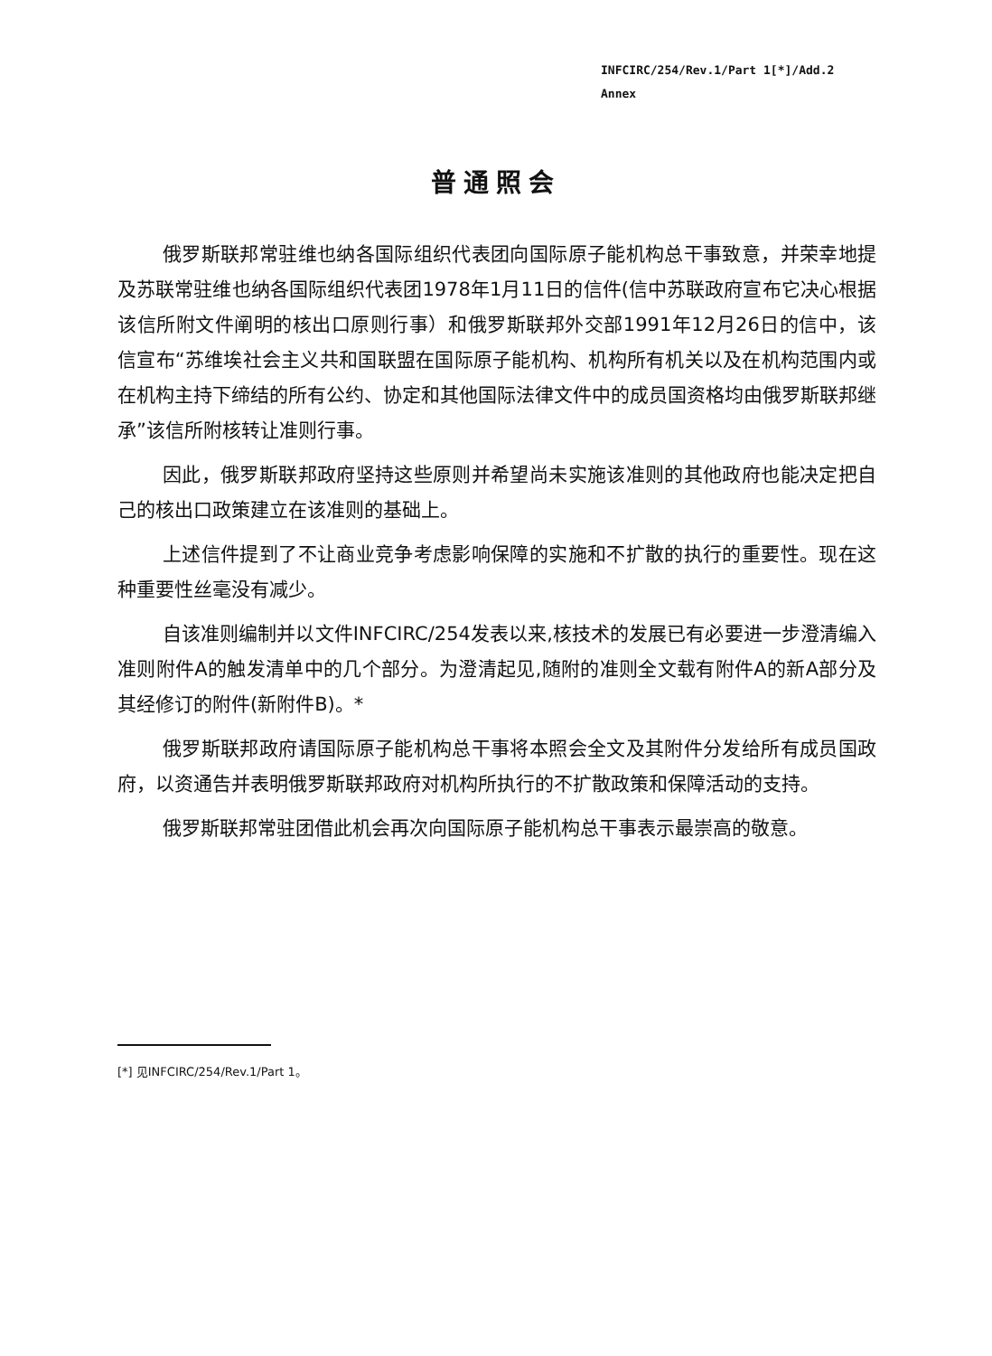INFCIRC/254/Rev.1/Part 1[*]/Add.2
Annex
普通照会
俄罗斯联邦常驻维也纳各国际组织代表团向国际原子能机构总干事致意，并荣幸地提及苏联常驻维也纳各国际组织代表团1978年1月11日的信件(信中苏联政府宣布它决心根据该信所附文件阐明的核出口原则行事）和俄罗斯联邦外交部1991年12月26日的信中，该信宣布“苏维埃社会主义共和国联盟在国际原子能机构、机构所有机关以及在机构范围内或在机构主持下缔结的所有公约、协定和其他国际法律文件中的成员国资格均由俄罗斯联邦继承”该信所附核转让准则行事。
因此，俄罗斯联邦政府坚持这些原则并希望尚未实施该准则的其他政府也能决定把自己的核出口政策建立在该准则的基础上。
上述信件提到了不让商业竞争考虑影响保障的实施和不扩散的执行的重要性。现在这种重要性丝毫没有减少。
自该准则编制并以文件INFCIRC/254发表以来,核技术的发展已有必要进一步澄清编入准则附件A的触发清单中的几个部分。为澄清起见,随附的准则全文载有附件A的新A部分及其经修订的附件(新附件B)。*
俄罗斯联邦政府请国际原子能机构总干事将本照会全文及其附件分发给所有成员国政府，以资通告并表明俄罗斯联邦政府对机构所执行的不扩散政策和保障活动的支持。
俄罗斯联邦常驻团借此机会再次向国际原子能机构总干事表示最崇高的敬意。
[*] 见INFCIRC/254/Rev.1/Part 1。